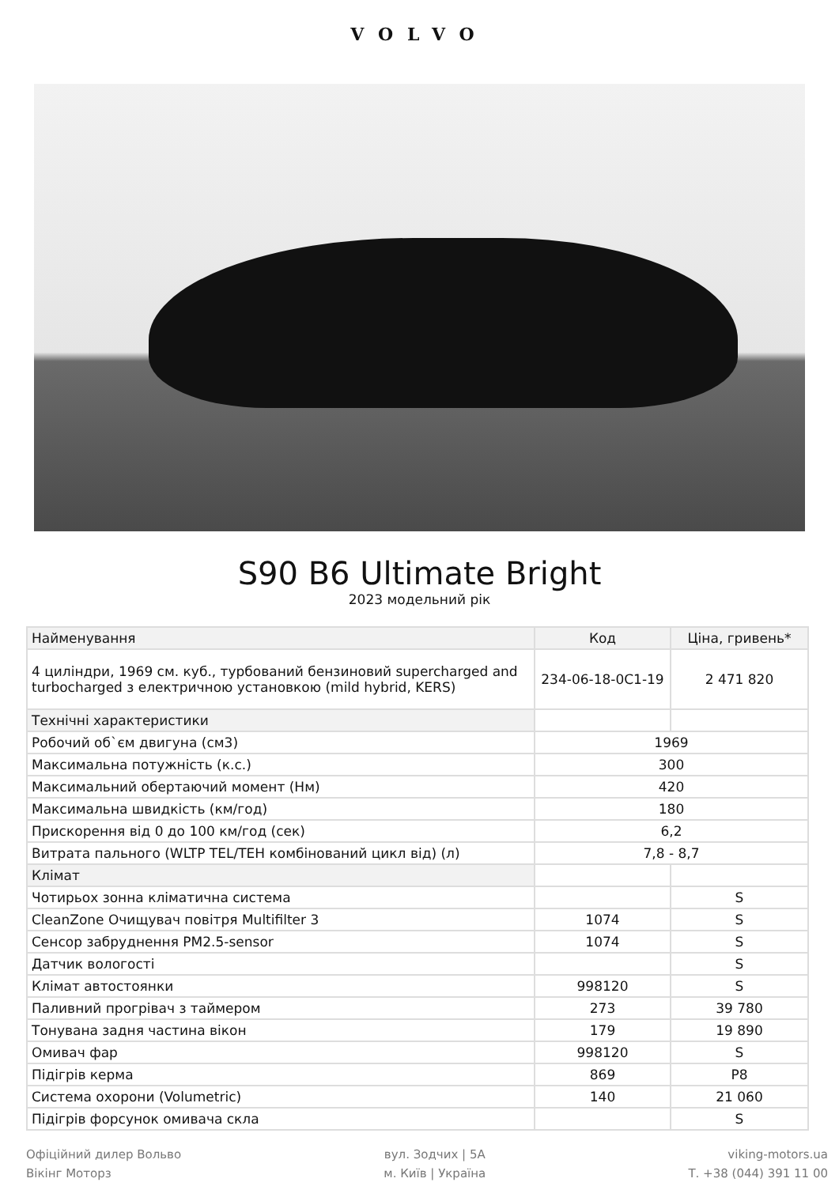VOLVO
S90 B6 Ultimate Bright
2023 модельний рік
| Найменування | Код | Ціна, гривень* |
| --- | --- | --- |
| 4 циліндри, 1969 см. куб., турбований бензиновий supercharged and turbocharged з електричною установкою (mild hybrid, KERS) | 234-06-18-0C1-19 | 2 471 820 |
| Технічні характеристики | | |
| Робочий об`єм двигуна (см3) | 1969 | |
| Максимальна потужність (к.с.) | 300 | |
| Максимальний обертаючий момент (Нм) | 420 | |
| Максимальна швидкість (км/год) | 180 | |
| Прискорення від 0 до 100 км/год (сек) | 6,2 | |
| Витрата пального (WLTP TEL/TEH комбінований цикл від) (л) | 7,8 - 8,7 | |
| Клімат | | |
| Чотирьох зонна кліматична система | | S |
| CleanZone Очищувач повітря Multifilter 3 | 1074 | S |
| Сенсор забруднення PM2.5-sensor | 1074 | S |
| Датчик вологості | | S |
| Клімат автостоянки | 998120 | S |
| Паливний прогрівач з таймером | 273 | 39 780 |
| Тонувана задня частина вікон | 179 | 19 890 |
| Омивач фар | 998120 | S |
| Підігрів керма | 869 | P8 |
| Система охорони (Volumetric) | 140 | 21 060 |
| Підігрів форсунок омивача скла | | S |
Офіційний дилер Вольво
Вікінг Моторз
вул. Зодчих | 5А
м. Київ | Україна
viking-motors.ua
Т. +38 (044) 391 11 00